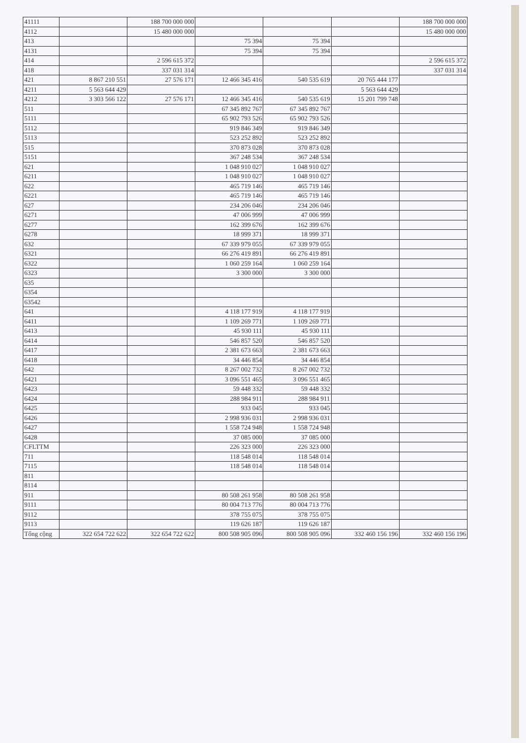| 41111 | | 188 700 000 000 | | | | 188 700 000 000 |
| 4112 | | 15 480 000 000 | | | | 15 480 000 000 |
| 413 | | | 75 394 | 75 394 | | |
| 4131 | | | 75 394 | 75 394 | | |
| 414 | | 2 596 615 372 | | | | 2 596 615 372 |
| 418 | | 337 031 314 | | | | 337 031 314 |
| 421 | 8 867 210 551 | 27 576 171 | 12 466 345 416 | 540 535 619 | 20 765 444 177 | |
| 4211 | 5 563 644 429 | | | | 5 563 644 429 | |
| 4212 | 3 303 566 122 | 27 576 171 | 12 466 345 416 | 540 535 619 | 15 201 799 748 | |
| 511 | | | 67 345 892 767 | 67 345 892 767 | | |
| 5111 | | | 65 902 793 526 | 65 902 793 526 | | |
| 5112 | | | 919 846 349 | 919 846 349 | | |
| 5113 | | | 523 252 892 | 523 252 892 | | |
| 515 | | | 370 873 028 | 370 873 028 | | |
| 5151 | | | 367 248 534 | 367 248 534 | | |
| 621 | | | 1 048 910 027 | 1 048 910 027 | | |
| 6211 | | | 1 048 910 027 | 1 048 910 027 | | |
| 622 | | | 465 719 146 | 465 719 146 | | |
| 6221 | | | 465 719 146 | 465 719 146 | | |
| 627 | | | 234 206 046 | 234 206 046 | | |
| 6271 | | | 47 006 999 | 47 006 999 | | |
| 6277 | | | 162 399 676 | 162 399 676 | | |
| 6278 | | | 18 999 371 | 18 999 371 | | |
| 632 | | | 67 339 979 055 | 67 339 979 055 | | |
| 6321 | | | 66 276 419 891 | 66 276 419 891 | | |
| 6322 | | | 1 060 259 164 | 1 060 259 164 | | |
| 6323 | | | 3 300 000 | 3 300 000 | | |
| 635 | | | | | | |
| 6354 | | | | | | |
| 63542 | | | | | | |
| 641 | | | 4 118 177 919 | 4 118 177 919 | | |
| 6411 | | | 1 109 269 771 | 1 109 269 771 | | |
| 6413 | | | 45 930 111 | 45 930 111 | | |
| 6414 | | | 546 857 520 | 546 857 520 | | |
| 6417 | | | 2 381 673 663 | 2 381 673 663 | | |
| 6418 | | | 34 446 854 | 34 446 854 | | |
| 642 | | | 8 267 002 732 | 8 267 002 732 | | |
| 6421 | | | 3 096 551 465 | 3 096 551 465 | | |
| 6423 | | | 59 448 332 | 59 448 332 | | |
| 6424 | | | 288 984 911 | 288 984 911 | | |
| 6425 | | | 933 045 | 933 045 | | |
| 6426 | | | 2 998 936 031 | 2 998 936 031 | | |
| 6427 | | | 1 558 724 948 | 1 558 724 948 | | |
| 6428 | | | 37 085 000 | 37 085 000 | | |
| CFLTTM | | | 226 323 000 | 226 323 000 | | |
| 711 | | | 118 548 014 | 118 548 014 | | |
| 7115 | | | 118 548 014 | 118 548 014 | | |
| 811 | | | | | | |
| 8114 | | | | | | |
| 911 | | | 80 508 261 958 | 80 508 261 958 | | |
| 9111 | | | 80 004 713 776 | 80 004 713 776 | | |
| 9112 | | | 378 755 075 | 378 755 075 | | |
| 9113 | | | 119 626 187 | 119 626 187 | | |
| Tổng cộng | 322 654 722 622 | 322 654 722 622 | 800 508 905 096 | 800 508 905 096 | 332 460 156 196 | 332 460 156 196 |